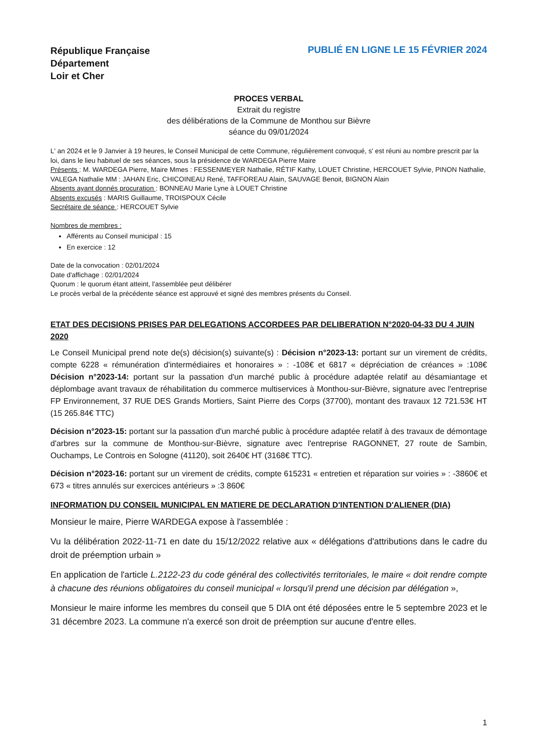République Française
Département
Loir et Cher
PUBLIÉ EN LIGNE LE 15 FÉVRIER 2024
PROCES VERBAL
Extrait du registre
des délibérations de la Commune de Monthou sur Bièvre
séance du 09/01/2024
L' an 2024 et le 9 Janvier à 19 heures, le Conseil Municipal de cette Commune, régulièrement convoqué, s' est réuni au nombre prescrit par la loi, dans le lieu habituel de ses séances, sous la présidence de WARDEGA Pierre Maire
Présents : M. WARDEGA Pierre, Maire Mmes : FESSENMEYER Nathalie, RÉTIF Kathy, LOUET Christine, HERCOUET Sylvie, PINON Nathalie, VALEGA Nathalie MM : JAHAN Eric, CHICOINEAU René, TAFFOREAU Alain, SAUVAGE Benoit, BIGNON Alain
Absents ayant donnés procuration : BONNEAU Marie Lyne à LOUET Christine
Absents excusés : MARIS Guillaume, TROISPOUX Cécile
Secrétaire de séance : HERCOUET Sylvie
Nombres de membres :
Afférents au Conseil municipal : 15
En exercice : 12
Date de la convocation : 02/01/2024
Date d'affichage : 02/01/2024
Quorum : le quorum étant atteint, l'assemblée peut délibérer
Le procès verbal de la précédente séance est approuvé et signé des membres présents du Conseil.
ETAT DES DECISIONS PRISES PAR DELEGATIONS ACCORDEES PAR DELIBERATION N°2020-04-33 DU 4 JUIN 2020
Le Conseil Municipal prend note de(s) décision(s) suivante(s) : Décision n°2023-13: portant sur un virement de crédits, compte 6228 « rémunération d'intermédiaires et honoraires » : -108€ et 6817 « dépréciation de créances » :108€ Décision n°2023-14: portant sur la passation d'un marché public à procédure adaptée relatif au désamiantage et déplombage avant travaux de réhabilitation du commerce multiservices à Monthou-sur-Bièvre, signature avec l'entreprise FP Environnement, 37 RUE DES Grands Mortiers, Saint Pierre des Corps (37700), montant des travaux 12 721.53€ HT (15 265.84€ TTC)
Décision n°2023-15: portant sur la passation d'un marché public à procédure adaptée relatif à des travaux de démontage d'arbres sur la commune de Monthou-sur-Bièvre, signature avec l'entreprise RAGONNET, 27 route de Sambin, Ouchamps, Le Controis en Sologne (41120), soit 2640€ HT (3168€ TTC).
Décision n°2023-16: portant sur un virement de crédits, compte 615231 « entretien et réparation sur voiries » : -3860€ et 673 « titres annulés sur exercices antérieurs » :3 860€
INFORMATION DU CONSEIL MUNICIPAL EN MATIERE DE DECLARATION D'INTENTION D'ALIENER (DIA)
Monsieur le maire, Pierre WARDEGA expose à l'assemblée :
Vu la délibération 2022-11-71 en date du 15/12/2022 relative aux « délégations d'attributions dans le cadre du droit de préemption urbain »
En application de l'article L.2122-23 du code général des collectivités territoriales, le maire « doit rendre compte à chacune des réunions obligatoires du conseil municipal « lorsqu'il prend une décision par délégation »,
Monsieur le maire informe les membres du conseil que 5 DIA ont été déposées entre le 5 septembre 2023 et le 31 décembre 2023. La commune n'a exercé son droit de préemption sur aucune d'entre elles.
1